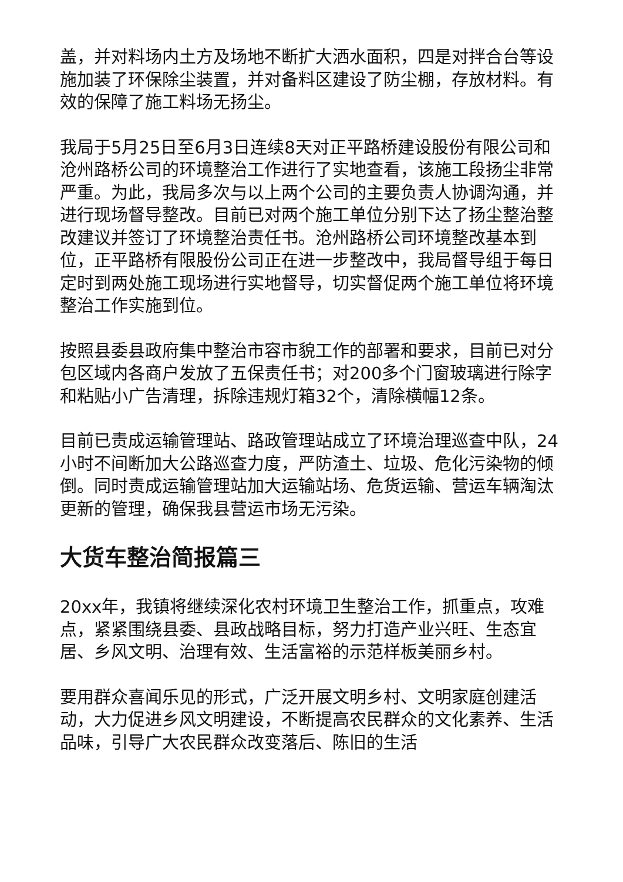盖，并对料场内土方及场地不断扩大洒水面积，四是对拌合台等设施加装了环保除尘装置，并对备料区建设了防尘棚，存放材料。有效的保障了施工料场无扬尘。
我局于5月25日至6月3日连续8天对正平路桥建设股份有限公司和沧州路桥公司的环境整治工作进行了实地查看，该施工段扬尘非常严重。为此，我局多次与以上两个公司的主要负责人协调沟通，并进行现场督导整改。目前已对两个施工单位分别下达了扬尘整治整改建议并签订了环境整治责任书。沧州路桥公司环境整改基本到位，正平路桥有限股份公司正在进一步整改中，我局督导组于每日定时到两处施工现场进行实地督导，切实督促两个施工单位将环境整治工作实施到位。
按照县委县政府集中整治市容市貌工作的部署和要求，目前已对分包区域内各商户发放了五保责任书；对200多个门窗玻璃进行除字和粘贴小广告清理，拆除违规灯箱32个，清除横幅12条。
目前已责成运输管理站、路政管理站成立了环境治理巡查中队，24小时不间断加大公路巡查力度，严防渣土、垃圾、危化污染物的倾倒。同时责成运输管理站加大运输站场、危货运输、营运车辆淘汰更新的管理，确保我县营运市场无污染。
大货车整治简报篇三
20xx年，我镇将继续深化农村环境卫生整治工作，抓重点，攻难点，紧紧围绕县委、县政战略目标，努力打造产业兴旺、生态宜居、乡风文明、治理有效、生活富裕的示范样板美丽乡村。
要用群众喜闻乐见的形式，广泛开展文明乡村、文明家庭创建活动，大力促进乡风文明建设，不断提高农民群众的文化素养、生活品味，引导广大农民群众改变落后、陈旧的生活